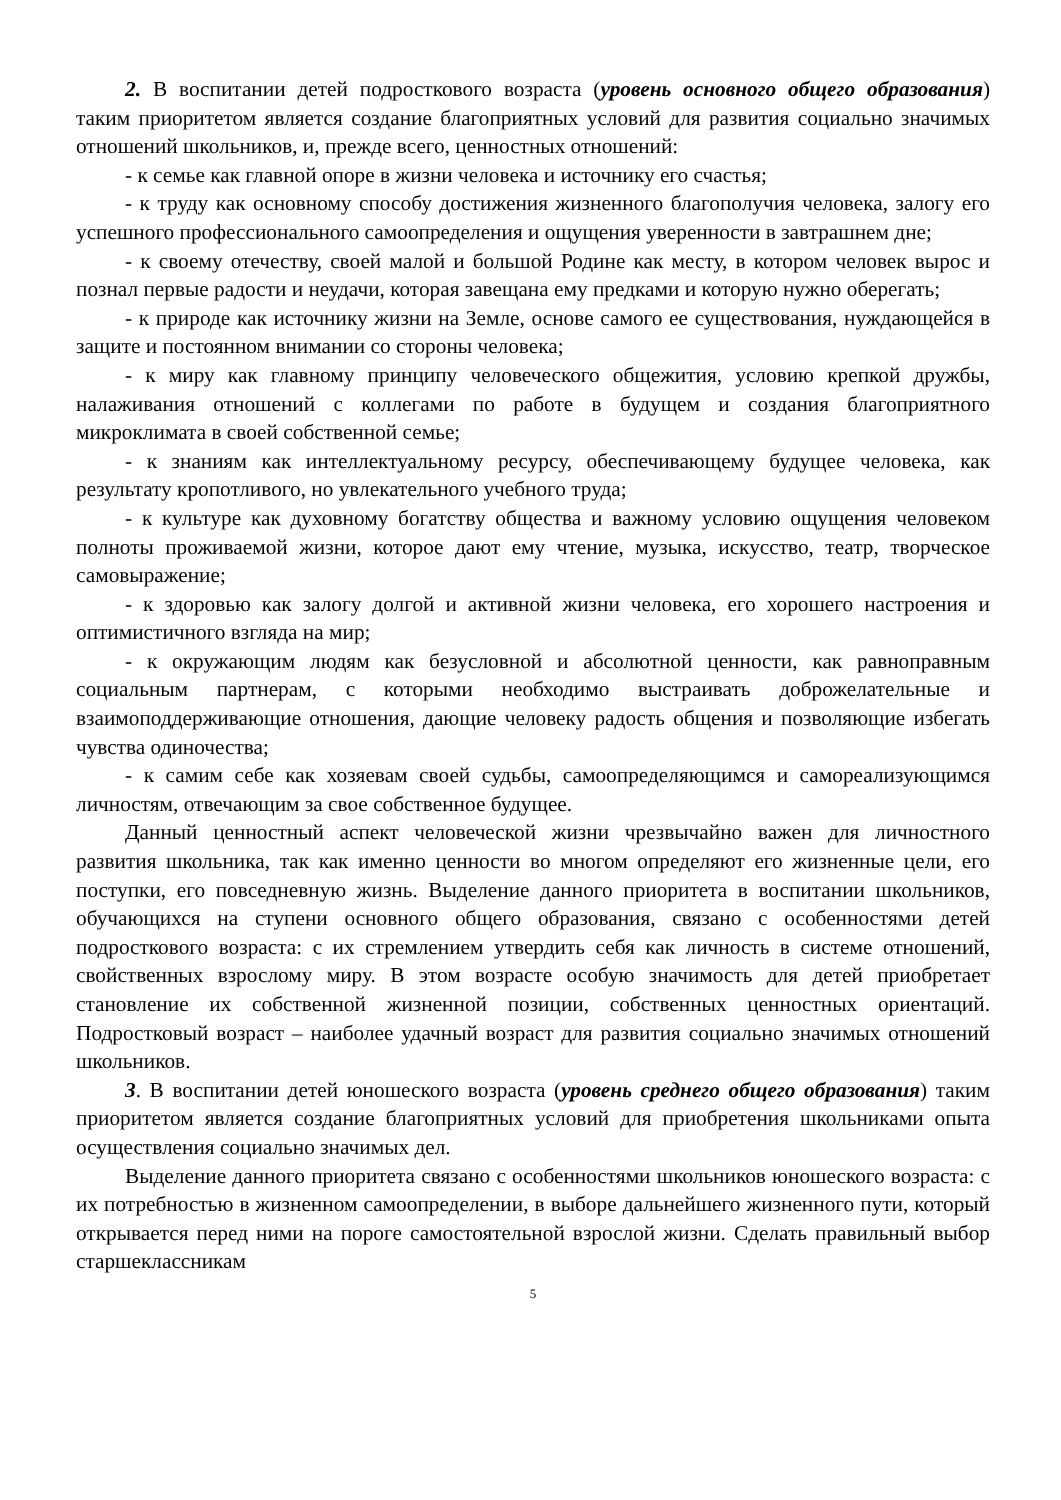2. В воспитании детей подросткового возраста (уровень основного общего образования) таким приоритетом является создание благоприятных условий для развития социально значимых отношений школьников, и, прежде всего, ценностных отношений:
- к семье как главной опоре в жизни человека и источнику его счастья;
- к труду как основному способу достижения жизненного благополучия человека, залогу его успешного профессионального самоопределения и ощущения уверенности в завтрашнем дне;
- к своему отечеству, своей малой и большой Родине как месту, в котором человек вырос и познал первые радости и неудачи, которая завещана ему предками и которую нужно оберегать;
- к природе как источнику жизни на Земле, основе самого ее существования, нуждающейся в защите и постоянном внимании со стороны человека;
- к миру как главному принципу человеческого общежития, условию крепкой дружбы, налаживания отношений с коллегами по работе в будущем и создания благоприятного микроклимата в своей собственной семье;
- к знаниям как интеллектуальному ресурсу, обеспечивающему будущее человека, как результату кропотливого, но увлекательного учебного труда;
- к культуре как духовному богатству общества и важному условию ощущения человеком полноты проживаемой жизни, которое дают ему чтение, музыка, искусство, театр, творческое самовыражение;
- к здоровью как залогу долгой и активной жизни человека, его хорошего настроения и оптимистичного взгляда на мир;
- к окружающим людям как безусловной и абсолютной ценности, как равноправным социальным партнерам, с которыми необходимо выстраивать доброжелательные и взаимоподдерживающие отношения, дающие человеку радость общения и позволяющие избегать чувства одиночества;
- к самим себе как хозяевам своей судьбы, самоопределяющимся и самореализующимся личностям, отвечающим за свое собственное будущее.
Данный ценностный аспект человеческой жизни чрезвычайно важен для личностного развития школьника, так как именно ценности во многом определяют его жизненные цели, его поступки, его повседневную жизнь. Выделение данного приоритета в воспитании школьников, обучающихся на ступени основного общего образования, связано с особенностями детей подросткового возраста: с их стремлением утвердить себя как личность в системе отношений, свойственных взрослому миру. В этом возрасте особую значимость для детей приобретает становление их собственной жизненной позиции, собственных ценностных ориентаций. Подростковый возраст – наиболее удачный возраст для развития социально значимых отношений школьников.
3. В воспитании детей юношеского возраста (уровень среднего общего образования) таким приоритетом является создание благоприятных условий для приобретения школьниками опыта осуществления социально значимых дел.
Выделение данного приоритета связано с особенностями школьников юношеского возраста: с их потребностью в жизненном самоопределении, в выборе дальнейшего жизненного пути, который открывается перед ними на пороге самостоятельной взрослой жизни. Сделать правильный выбор старшеклассникам
5